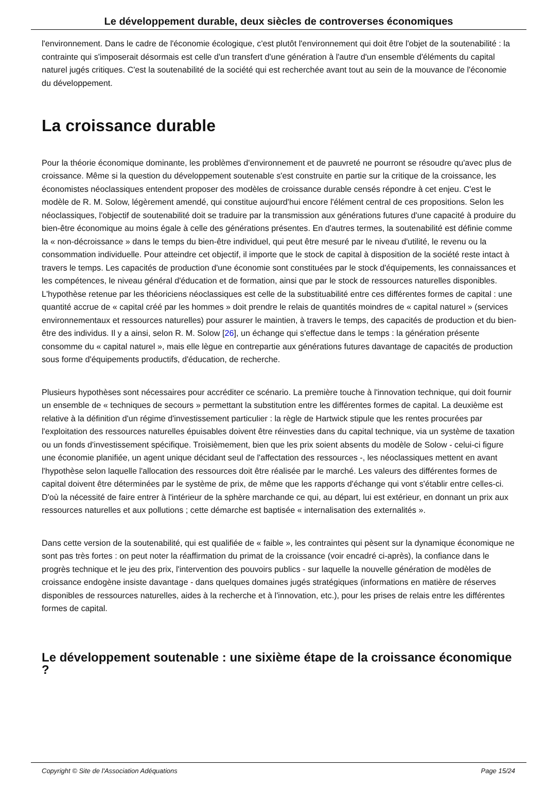Le développement durable, deux siècles de controverses économiques
l'environnement. Dans le cadre de l'économie écologique, c'est plutôt l'environnement qui doit être l'objet de la soutenabilité : la contrainte qui s'imposerait désormais est celle d'un transfert d'une génération à l'autre d'un ensemble d'éléments du capital naturel jugés critiques. C'est la soutenabilité de la société qui est recherchée avant tout au sein de la mouvance de l'économie du développement.
La croissance durable
Pour la théorie économique dominante, les problèmes d'environnement et de pauvreté ne pourront se résoudre qu'avec plus de croissance. Même si la question du développement soutenable s'est construite en partie sur la critique de la croissance, les économistes néoclassiques entendent proposer des modèles de croissance durable censés répondre à cet enjeu. C'est le modèle de R. M. Solow, légèrement amendé, qui constitue aujourd'hui encore l'élément central de ces propositions. Selon les néoclassiques, l'objectif de soutenabilité doit se traduire par la transmission aux générations futures d'une capacité à produire du bien-être économique au moins égale à celle des générations présentes. En d'autres termes, la soutenabilité est définie comme la « non-décroissance » dans le temps du bien-être individuel, qui peut être mesuré par le niveau d'utilité, le revenu ou la consommation individuelle. Pour atteindre cet objectif, il importe que le stock de capital à disposition de la société reste intact à travers le temps. Les capacités de production d'une économie sont constituées par le stock d'équipements, les connaissances et les compétences, le niveau général d'éducation et de formation, ainsi que par le stock de ressources naturelles disponibles. L'hypothèse retenue par les théoriciens néoclassiques est celle de la substituabilité entre ces différentes formes de capital : une quantité accrue de « capital créé par les hommes » doit prendre le relais de quantités moindres de « capital naturel » (services environnementaux et ressources naturelles) pour assurer le maintien, à travers le temps, des capacités de production et du bien-être des individus. Il y a ainsi, selon R. M. Solow [26], un échange qui s'effectue dans le temps : la génération présente consomme du « capital naturel », mais elle lègue en contrepartie aux générations futures davantage de capacités de production sous forme d'équipements productifs, d'éducation, de recherche.
Plusieurs hypothèses sont nécessaires pour accréditer ce scénario. La première touche à l'innovation technique, qui doit fournir un ensemble de « techniques de secours » permettant la substitution entre les différentes formes de capital. La deuxième est relative à la définition d'un régime d'investissement particulier : la règle de Hartwick stipule que les rentes procurées par l'exploitation des ressources naturelles épuisables doivent être réinvesties dans du capital technique, via un système de taxation ou un fonds d'investissement spécifique. Troisièmement, bien que les prix soient absents du modèle de Solow - celui-ci figure une économie planifiée, un agent unique décidant seul de l'affectation des ressources -, les néoclassiques mettent en avant l'hypothèse selon laquelle l'allocation des ressources doit être réalisée par le marché. Les valeurs des différentes formes de capital doivent être déterminées par le système de prix, de même que les rapports d'échange qui vont s'établir entre celles-ci. D'où la nécessité de faire entrer à l'intérieur de la sphère marchande ce qui, au départ, lui est extérieur, en donnant un prix aux ressources naturelles et aux pollutions ; cette démarche est baptisée « internalisation des externalités ».
Dans cette version de la soutenabilité, qui est qualifiée de « faible », les contraintes qui pèsent sur la dynamique économique ne sont pas très fortes : on peut noter la réaffirmation du primat de la croissance (voir encadré ci-après), la confiance dans le progrès technique et le jeu des prix, l'intervention des pouvoirs publics - sur laquelle la nouvelle génération de modèles de croissance endogène insiste davantage - dans quelques domaines jugés stratégiques (informations en matière de réserves disponibles de ressources naturelles, aides à la recherche et à l'innovation, etc.), pour les prises de relais entre les différentes formes de capital.
Le développement soutenable : une sixième étape de la croissance économique ?
Copyright © Site de l'Association Adéquations Page 15/24